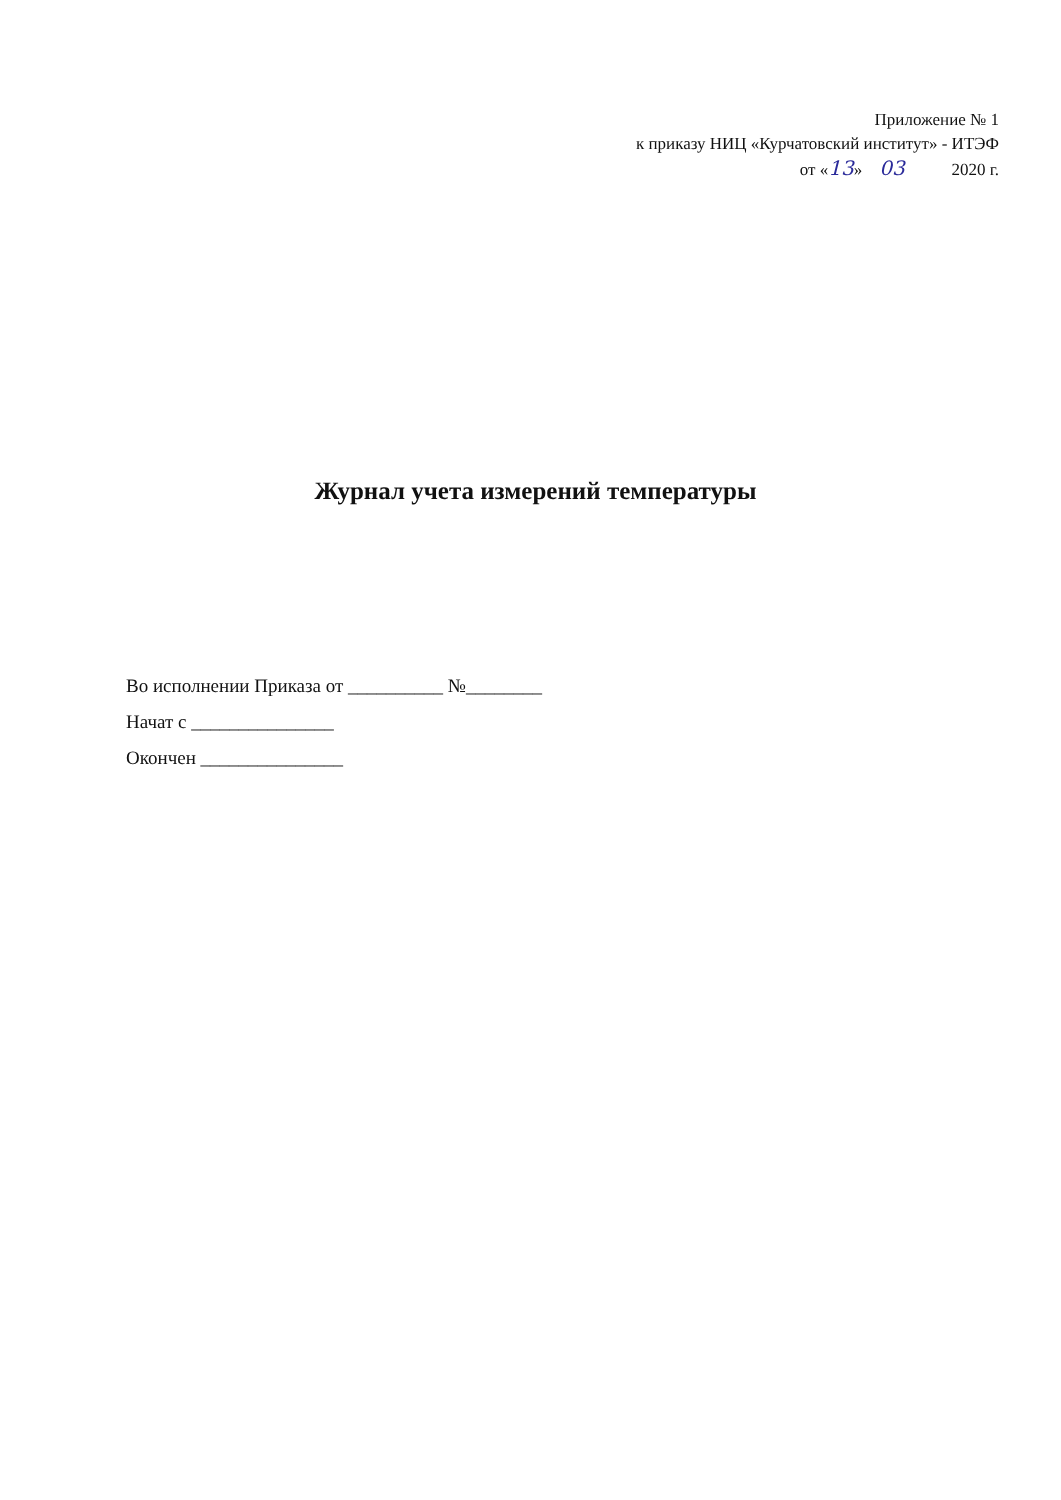Приложение № 1
к приказу НИЦ «Курчатовский институт» - ИТЭФ
от «13» 03 2020 г.
Журнал учета измерений температуры
Во исполнении Приказа от __________ №________
Начат с _______________
Окончен _______________